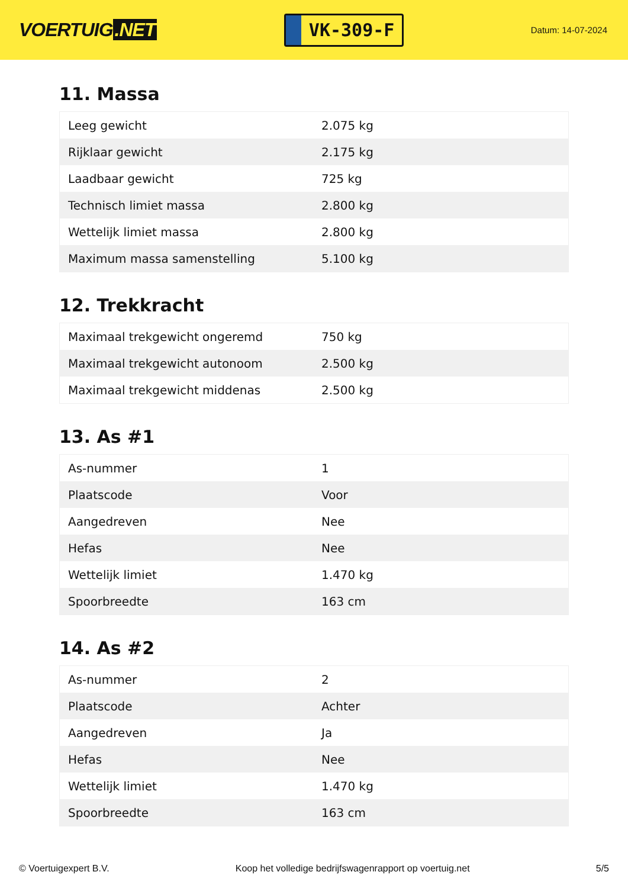VOERTUIG.NET
VK-309-F
Datum: 14-07-2024
11. Massa
| Leeg gewicht | 2.075 kg |
| Rijklaar gewicht | 2.175 kg |
| Laadbaar gewicht | 725 kg |
| Technisch limiet massa | 2.800 kg |
| Wettelijk limiet massa | 2.800 kg |
| Maximum massa samenstelling | 5.100 kg |
12. Trekkracht
| Maximaal trekgewicht ongeremd | 750 kg |
| Maximaal trekgewicht autonoom | 2.500 kg |
| Maximaal trekgewicht middenas | 2.500 kg |
13. As #1
| As-nummer | 1 |
| Plaatscode | Voor |
| Aangedreven | Nee |
| Hefas | Nee |
| Wettelijk limiet | 1.470 kg |
| Spoorbreedte | 163 cm |
14. As #2
| As-nummer | 2 |
| Plaatscode | Achter |
| Aangedreven | Ja |
| Hefas | Nee |
| Wettelijk limiet | 1.470 kg |
| Spoorbreedte | 163 cm |
© Voertuigexpert B.V. Koop het volledige bedrijfswagenrapport op voertuig.net 5/5